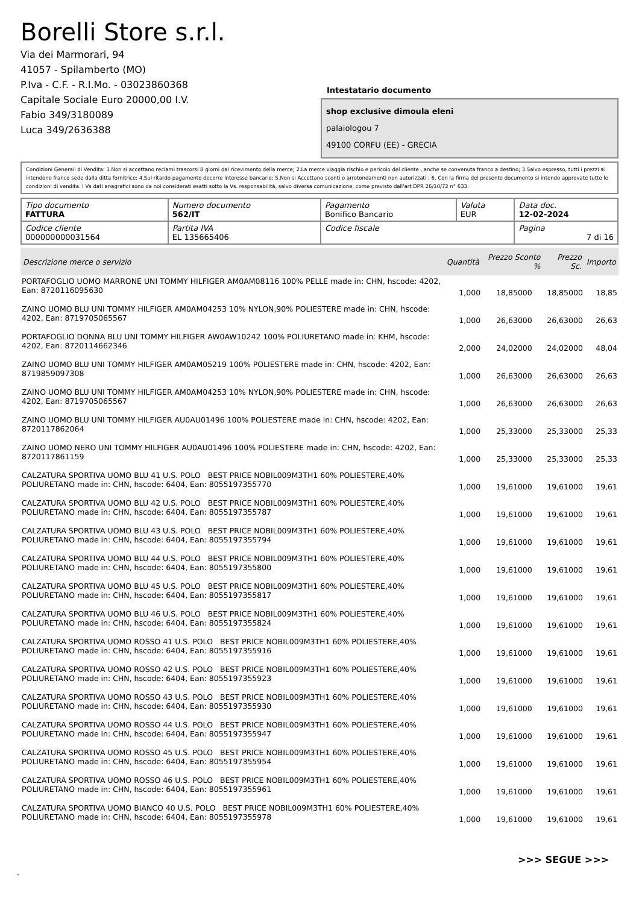Borelli Store s.r.l.
Via dei Marmorari, 94
41057 - Spilamberto (MO)
P.Iva - C.F. - R.I.Mo. - 03023860368
Capitale Sociale Euro 20000,00 I.V.
Fabio 349/3180089
Luca 349/2636388
Intestatario documento
shop exclusive dimoula eleni
palaiologou 7
49100 CORFU (EE) - GRECIA
Condizioni Generali di Vendita: 1.Non si accettano reclami trascorsi 8 giorni dal ricevimento della merce; 2.La merce viaggia rischio e pericolo del cliente , anche se convenuta franco a destino; 3.Salvo espresso, tutti i prezzi si intendono franco sede dalla ditta fornitrice; 4.Sul ritardo pagamento decorre interesse bancario; 5.Non si Accettano sconti o arrotondamenti non autorizzati ; 6. Con la firma del presente documento si intendo approvate tutte le condizioni di vendita. I Vs dati anagrafici sono da noi considerati esatti sotto la Vs. responsabilità, salvo diversa comunicazione, come previsto dall'art DPR 26/10/72 n° 633.
| Tipo documento FATTURA | Numero documento 562/IT | Pagamento Bonifico Bancario | Valuta EUR | Data doc. 12-02-2024 |
| Codice cliente 000000000031564 | Partita IVA EL 135665406 | Codice fiscale | | Pagina 7 di 16 |
| Descrizione merce o servizio | Quantità | Prezzo Sconto % | Prezzo Sc. | Importo |
| --- | --- | --- | --- | --- |
| PORTAFOGLIO UOMO MARRONE UNI TOMMY HILFIGER AM0AM08116 100% PELLE made in: CHN, hscode: 4202, Ean: 8720116095630 | 1,000 | 18,85000 | 18,85000 | 18,85 |
| ZAINO UOMO BLU UNI TOMMY HILFIGER AM0AM04253 10% NYLON,90% POLIESTERE made in: CHN, hscode: 4202, Ean: 8719705065567 | 1,000 | 26,63000 | 26,63000 | 26,63 |
| PORTAFOGLIO DONNA BLU UNI TOMMY HILFIGER AW0AW10242 100% POLIURETANO made in: KHM, hscode: 4202, Ean: 8720114662346 | 2,000 | 24,02000 | 24,02000 | 48,04 |
| ZAINO UOMO BLU UNI TOMMY HILFIGER AM0AM05219 100% POLIESTERE made in: CHN, hscode: 4202, Ean: 8719859097308 | 1,000 | 26,63000 | 26,63000 | 26,63 |
| ZAINO UOMO BLU UNI TOMMY HILFIGER AM0AM04253 10% NYLON,90% POLIESTERE made in: CHN, hscode: 4202, Ean: 8719705065567 | 1,000 | 26,63000 | 26,63000 | 26,63 |
| ZAINO UOMO BLU UNI TOMMY HILFIGER AU0AU01496 100% POLIESTERE made in: CHN, hscode: 4202, Ean: 8720117862064 | 1,000 | 25,33000 | 25,33000 | 25,33 |
| ZAINO UOMO NERO UNI TOMMY HILFIGER AU0AU01496 100% POLIESTERE made in: CHN, hscode: 4202, Ean: 8720117861159 | 1,000 | 25,33000 | 25,33000 | 25,33 |
| CALZATURA SPORTIVA UOMO BLU 41 U.S. POLO BEST PRICE NOBIL009M3TH1 60% POLIESTERE,40% POLIURETANO made in: CHN, hscode: 6404, Ean: 8055197355770 | 1,000 | 19,61000 | 19,61000 | 19,61 |
| CALZATURA SPORTIVA UOMO BLU 42 U.S. POLO BEST PRICE NOBIL009M3TH1 60% POLIESTERE,40% POLIURETANO made in: CHN, hscode: 6404, Ean: 8055197355787 | 1,000 | 19,61000 | 19,61000 | 19,61 |
| CALZATURA SPORTIVA UOMO BLU 43 U.S. POLO BEST PRICE NOBIL009M3TH1 60% POLIESTERE,40% POLIURETANO made in: CHN, hscode: 6404, Ean: 8055197355794 | 1,000 | 19,61000 | 19,61000 | 19,61 |
| CALZATURA SPORTIVA UOMO BLU 44 U.S. POLO BEST PRICE NOBIL009M3TH1 60% POLIESTERE,40% POLIURETANO made in: CHN, hscode: 6404, Ean: 8055197355800 | 1,000 | 19,61000 | 19,61000 | 19,61 |
| CALZATURA SPORTIVA UOMO BLU 45 U.S. POLO BEST PRICE NOBIL009M3TH1 60% POLIESTERE,40% POLIURETANO made in: CHN, hscode: 6404, Ean: 8055197355817 | 1,000 | 19,61000 | 19,61000 | 19,61 |
| CALZATURA SPORTIVA UOMO BLU 46 U.S. POLO BEST PRICE NOBIL009M3TH1 60% POLIESTERE,40% POLIURETANO made in: CHN, hscode: 6404, Ean: 8055197355824 | 1,000 | 19,61000 | 19,61000 | 19,61 |
| CALZATURA SPORTIVA UOMO ROSSO 41 U.S. POLO BEST PRICE NOBIL009M3TH1 60% POLIESTERE,40% POLIURETANO made in: CHN, hscode: 6404, Ean: 8055197355916 | 1,000 | 19,61000 | 19,61000 | 19,61 |
| CALZATURA SPORTIVA UOMO ROSSO 42 U.S. POLO BEST PRICE NOBIL009M3TH1 60% POLIESTERE,40% POLIURETANO made in: CHN, hscode: 6404, Ean: 8055197355923 | 1,000 | 19,61000 | 19,61000 | 19,61 |
| CALZATURA SPORTIVA UOMO ROSSO 43 U.S. POLO BEST PRICE NOBIL009M3TH1 60% POLIESTERE,40% POLIURETANO made in: CHN, hscode: 6404, Ean: 8055197355930 | 1,000 | 19,61000 | 19,61000 | 19,61 |
| CALZATURA SPORTIVA UOMO ROSSO 44 U.S. POLO BEST PRICE NOBIL009M3TH1 60% POLIESTERE,40% POLIURETANO made in: CHN, hscode: 6404, Ean: 8055197355947 | 1,000 | 19,61000 | 19,61000 | 19,61 |
| CALZATURA SPORTIVA UOMO ROSSO 45 U.S. POLO BEST PRICE NOBIL009M3TH1 60% POLIESTERE,40% POLIURETANO made in: CHN, hscode: 6404, Ean: 8055197355954 | 1,000 | 19,61000 | 19,61000 | 19,61 |
| CALZATURA SPORTIVA UOMO ROSSO 46 U.S. POLO BEST PRICE NOBIL009M3TH1 60% POLIESTERE,40% POLIURETANO made in: CHN, hscode: 6404, Ean: 8055197355961 | 1,000 | 19,61000 | 19,61000 | 19,61 |
| CALZATURA SPORTIVA UOMO BIANCO 40 U.S. POLO BEST PRICE NOBIL009M3TH1 60% POLIESTERE,40% POLIURETANO made in: CHN, hscode: 6404, Ean: 8055197355978 | 1,000 | 19,61000 | 19,61000 | 19,61 |
>>> SEGUE >>>
-